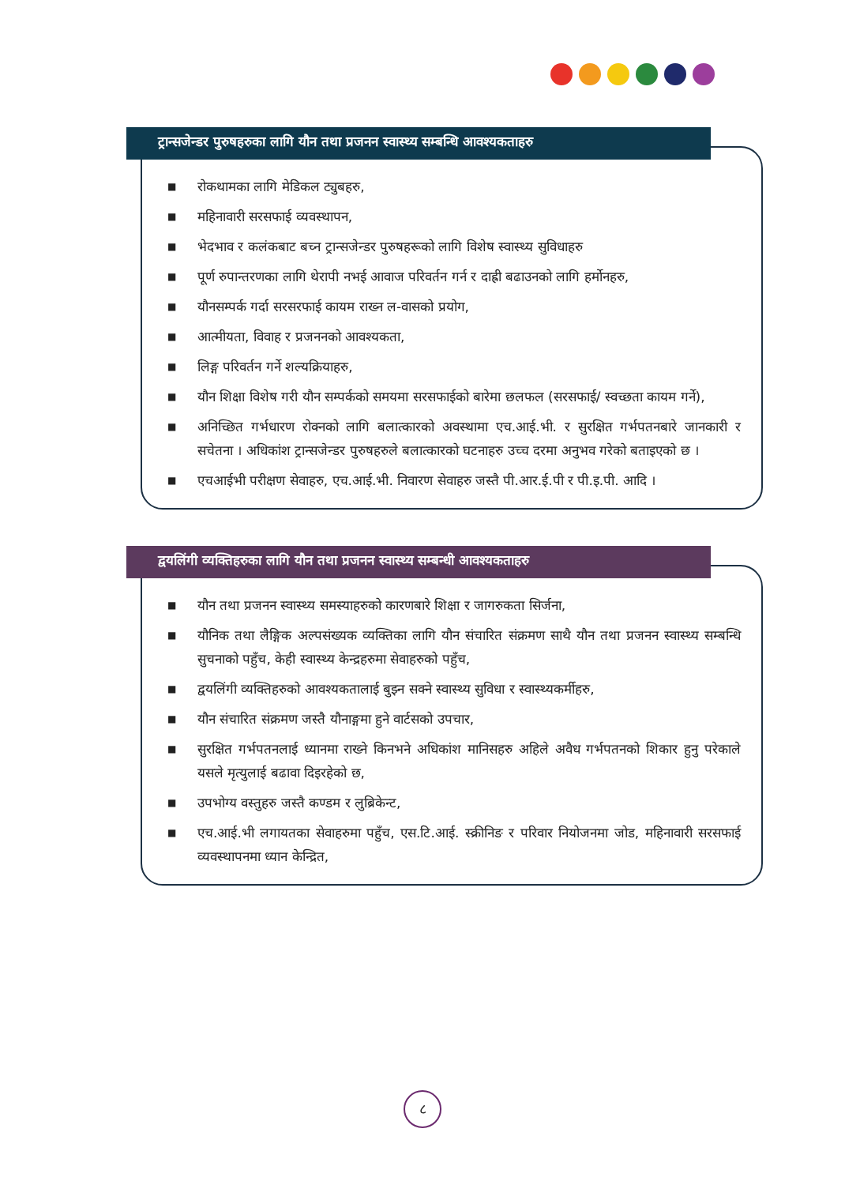ट्रान्सजेन्डर पुरुषहरुका लागि यौन तथा प्रजनन स्वास्थ्य सम्बन्धि आवश्यकताहरु
■ रोकथामका लागि मेडिकल ट्युबहरु,
■ महिनावारी सरसफाई व्यवस्थापन,
■ भेदभाव र कलंकबाट बच्न ट्रान्सजेन्डर पुरुषहरूको लागि विशेष स्वास्थ्य सुविधाहरु
■ पूर्ण रुपान्तरणका लागि थेरापी नभई आवाज परिवर्तन गर्न र दाह्री बढाउनको लागि हर्मोनहरु,
■ यौनसम्पर्क गर्दा सरसरफाई कायम राख्न ल-वासको प्रयोग,
■ आत्मीयता, विवाह र प्रजननको आवश्यकता,
■ लिङ्ग परिवर्तन गर्ने शल्यक्रियाहरु,
■ यौन शिक्षा विशेष गरी यौन सम्पर्कको समयमा सरसफाईको बारेमा छलफल (सरसफाई/ स्वच्छता कायम गर्ने),
■ अनिच्छित गर्भधारण रोक्नको लागि बलात्कारको अवस्थामा एच.आई.भी. र सुरक्षित गर्भपतनबारे जानकारी र सचेतना । अधिकांश ट्रान्सजेन्डर पुरुषहरुले बलात्कारको घटनाहरु उच्च दरमा अनुभव गरेको बताइएको छ ।
■ एचआईभी परीक्षण सेवाहरु, एच.आई.भी. निवारण सेवाहरु जस्तै पी.आर.ई.पी र पी.इ.पी. आदि ।
द्वयलिंगी व्यक्तिहरुका लागि यौन तथा प्रजनन स्वास्थ्य सम्बन्धी आवश्यकताहरु
■ यौन तथा प्रजनन स्वास्थ्य समस्याहरुको कारणबारे शिक्षा र जागरुकता सिर्जना,
■ यौनिक तथा लैङ्गिक अल्पसंख्यक व्यक्तिका लागि यौन संचारित संक्रमण साथै यौन तथा प्रजनन स्वास्थ्य सम्बन्धि सुचनाको पहुँच, केही स्वास्थ्य केन्द्रहरुमा सेवाहरुको पहुँच,
■ द्वयलिंगी व्यक्तिहरुको आवश्यकतालाई बुझ्न सक्ने स्वास्थ्य सुविधा र स्वास्थ्यकर्मीहरु,
■ यौन संचारित संक्रमण जस्तै यौनाङ्गमा हुने वार्टसको उपचार,
■ सुरक्षित गर्भपतनलाई ध्यानमा राख्ने किनभने अधिकांश मानिसहरु अहिले अवैध गर्भपतनको शिकार हुनु परेकाले यसले मृत्युलाई बढावा दिइरहेको छ,
■ उपभोग्य वस्तुहरु जस्तै कण्डम र लुब्रिकेन्ट,
■ एच.आई.भी लगायतका सेवाहरुमा पहुँच, एस.टि.आई. स्क्रीनिङ र परिवार नियोजनमा जोड, महिनावारी सरसफाई व्यवस्थापनमा ध्यान केन्द्रित,
८